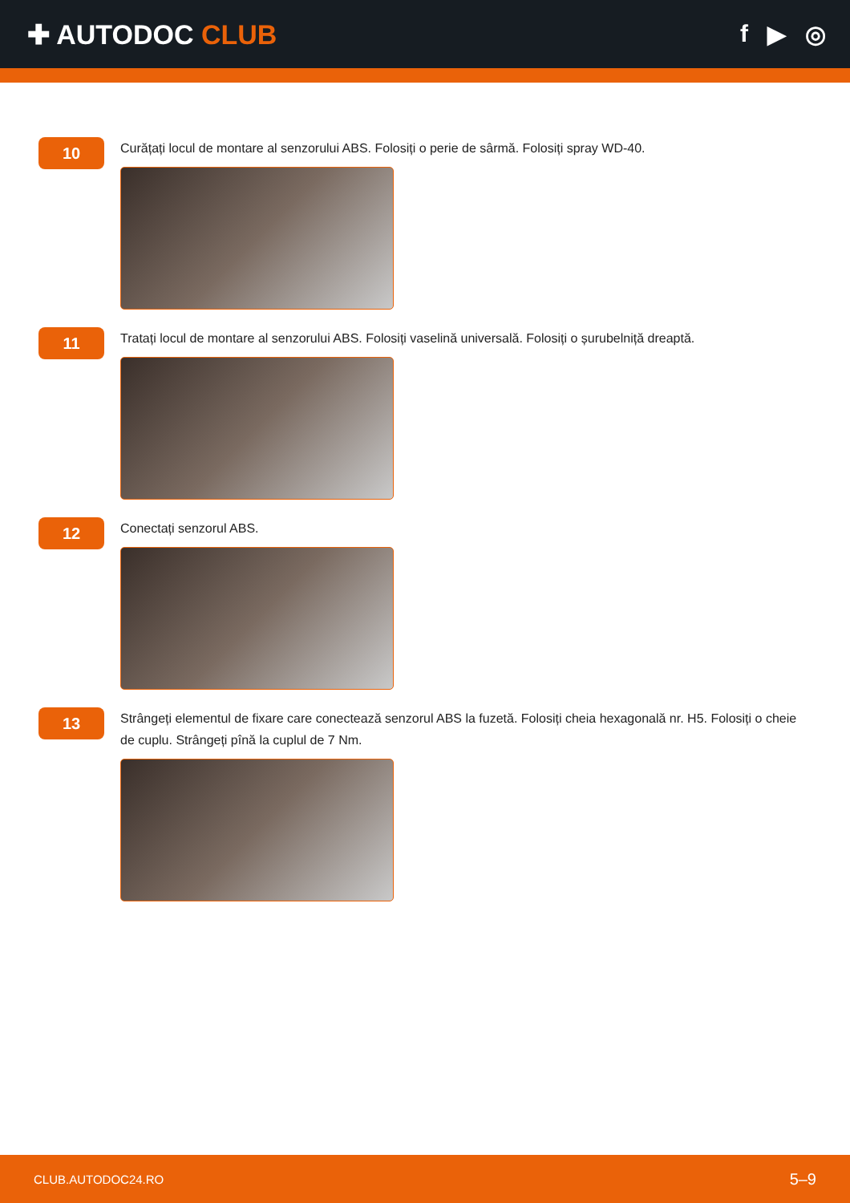✚ AUTODOC CLUB f ▶ ◎
10
Curățați locul de montare al senzorului ABS. Folosiți o perie de sârmă. Folosiți spray WD-40.
11
Tratați locul de montare al senzorului ABS. Folosiți vaselină universală. Folosiți o șurubelniță dreaptă.
12
Conectați senzorul ABS.
13
Strângeți elementul de fixare care conectează senzorul ABS la fuzetă. Folosiți cheia hexagonală nr. H5. Folosiți o cheie de cuplu. Strângeți pînă la cuplul de 7 Nm.
CLUB.AUTODOC24.RO 5–9